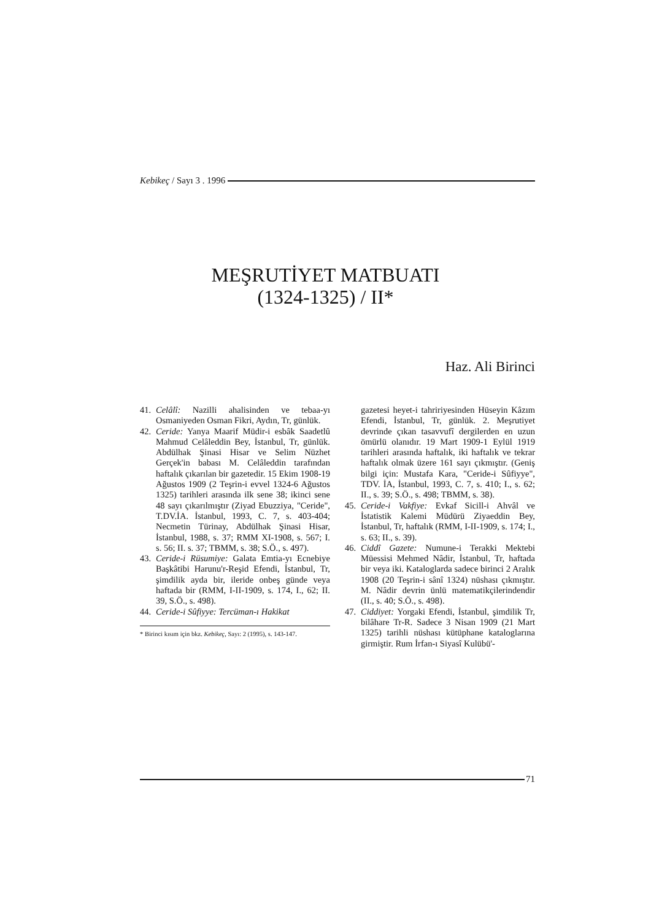Kebikeç / Sayı 3 . 1996
MEŞRUTİYET MATBUATI
(1324-1325) / II*
Haz. Ali Birinci
41. Celâlî: Nazilli ahalisinden ve tebaa-yı Osmaniyeden Osman Fikri, Aydın, Tr, günlük.
42. Ceride: Yanya Maarif Müdir-i esbâk Saadetlû Mahmud Celâleddin Bey, İstanbul, Tr, günlük. Abdülhak Şinasi Hisar ve Selim Nüzhet Gerçek'in babası M. Celâleddin tarafından haftalık çıkarılan bir gazetedir. 15 Ekim 1908-19 Ağustos 1909 (2 Teşrin-i evvel 1324-6 Ağustos 1325) tarihleri arasında ilk sene 38; ikinci sene 48 sayı çıkarılmıştır (Ziyad Ebuzziya, "Ceride", T.DV.İA. İstanbul, 1993, C. 7, s. 403-404; Necmetin Türinay, Abdülhak Şinasi Hisar, İstanbul, 1988, s. 37; RMM XI-1908, s. 567; I. s. 56; II. s. 37; TBMM, s. 38; S.Ö., s. 497).
43. Ceride-i Rüsumiye: Galata Emtia-yı Ecnebiye Başkâtibi Harunu'r-Reşid Efendi, İstanbul, Tr, şimdilik ayda bir, ileride onbeş günde veya haftada bir (RMM, I-II-1909, s. 174, I., 62; II. 39, S.Ö., s. 498).
44. Ceride-i Sûfiyye: Tercüman-ı Hakikat
* Birinci kısım için bkz. Kebikeç, Sayı: 2 (1995), s. 143-147.
gazetesi heyet-i tahririyesinden Hüseyin Kâzım Efendi, İstanbul, Tr, günlük. 2. Meşrutiyet devrinde çıkan tasavvufî dergilerden en uzun ömürlü olanıdır. 19 Mart 1909-1 Eylül 1919 tarihleri arasında haftalık, iki haftalık ve tekrar haftalık olmak üzere 161 sayı çıkmıştır. (Geniş bilgi için: Mustafa Kara, "Ceride-i Sûfiyye", TDV. İA, İstanbul, 1993, C. 7, s. 410; I., s. 62; II., s. 39; S.Ö., s. 498; TBMM, s. 38).
45. Ceride-i Vakfiye: Evkaf Sicill-i Ahvâl ve İstatistik Kalemi Müdürü Ziyaeddin Bey, İstanbul, Tr, haftalık (RMM, I-II-1909, s. 174; I., s. 63; II., s. 39).
46. Ciddî Gazete: Numune-i Terakki Mektebi Müessisi Mehmed Nâdir, İstanbul, Tr, haftada bir veya iki. Kataloglarda sadece birinci 2 Aralık 1908 (20 Teşrin-i sânî 1324) nüshası çıkmıştır. M. Nâdir devrin ünlü matematikçilerindendir (II., s. 40; S.Ö., s. 498).
47. Ciddiyet: Yorgaki Efendi, İstanbul, şimdilik Tr, bilâhare Tr-R. Sadece 3 Nisan 1909 (21 Mart 1325) tarihli nüshası kütüphane kataloglarına girmiştir. Rum İrfan-ı Siyasî Kulübü'-
71